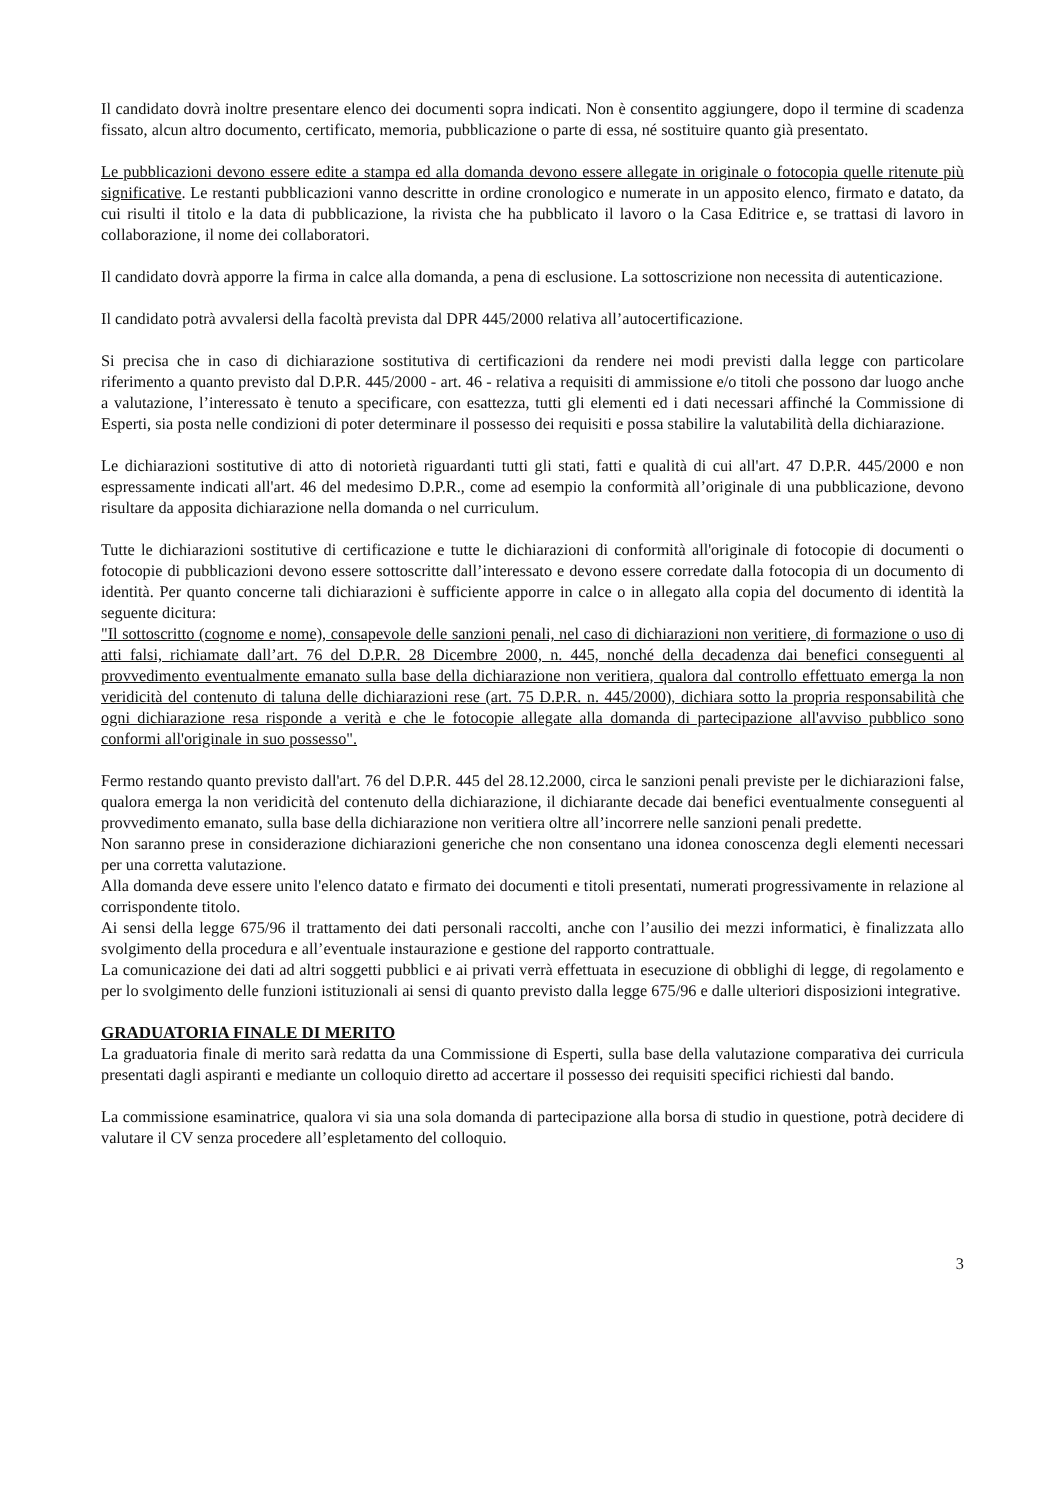Il candidato dovrà inoltre presentare elenco dei documenti sopra indicati. Non è consentito aggiungere, dopo il termine di scadenza fissato, alcun altro documento, certificato, memoria, pubblicazione o parte di essa, né sostituire quanto già presentato.
Le pubblicazioni devono essere edite a stampa ed alla domanda devono essere allegate in originale o fotocopia quelle ritenute più significative. Le restanti pubblicazioni vanno descritte in ordine cronologico e numerate in un apposito elenco, firmato e datato, da cui risulti il titolo e la data di pubblicazione, la rivista che ha pubblicato il lavoro o la Casa Editrice e, se trattasi di lavoro in collaborazione, il nome dei collaboratori.
Il candidato dovrà apporre la firma in calce alla domanda, a pena di esclusione. La sottoscrizione non necessita di autenticazione.
Il candidato potrà avvalersi della facoltà prevista dal DPR 445/2000 relativa all’autocertificazione.
Si precisa che in caso di dichiarazione sostitutiva di certificazioni da rendere nei modi previsti dalla legge con particolare riferimento a quanto previsto dal D.P.R. 445/2000 - art. 46 - relativa a requisiti di ammissione e/o titoli che possono dar luogo anche a valutazione, l’interessato è tenuto a specificare, con esattezza, tutti gli elementi ed i dati necessari affinché la Commissione di Esperti, sia posta nelle condizioni di poter determinare il possesso dei requisiti e possa stabilire la valutabilità della dichiarazione.
Le dichiarazioni sostitutive di atto di notorietà riguardanti tutti gli stati, fatti e qualità di cui all'art. 47 D.P.R. 445/2000 e non espressamente indicati all'art. 46 del medesimo D.P.R., come ad esempio la conformità all’originale di una pubblicazione, devono risultare da apposita dichiarazione nella domanda o nel curriculum.
Tutte le dichiarazioni sostitutive di certificazione e tutte le dichiarazioni di conformità all'originale di fotocopie di documenti o fotocopie di pubblicazioni devono essere sottoscritte dall’interessato e devono essere corredate dalla fotocopia di un documento di identità. Per quanto concerne tali dichiarazioni è sufficiente apporre in calce o in allegato alla copia del documento di identità la seguente dicitura:
"Il sottoscritto (cognome e nome), consapevole delle sanzioni penali, nel caso di dichiarazioni non veritiere, di formazione o uso di atti falsi, richiamate dall’art. 76 del D.P.R. 28 Dicembre 2000, n. 445, nonché della decadenza dai benefici conseguenti al provvedimento eventualmente emanato sulla base della dichiarazione non veritiera, qualora dal controllo effettuato emerga la non veridicità del contenuto di taluna delle dichiarazioni rese (art. 75 D.P.R. n. 445/2000), dichiara sotto la propria responsabilità che ogni dichiarazione resa risponde a verità e che le fotocopie allegate alla domanda di partecipazione all'avviso pubblico sono conformi all'originale in suo possesso".
Fermo restando quanto previsto dall'art. 76 del D.P.R. 445 del 28.12.2000, circa le sanzioni penali previste per le dichiarazioni false, qualora emerga la non veridicità del contenuto della dichiarazione, il dichiarante decade dai benefici eventualmente conseguenti al provvedimento emanato, sulla base della dichiarazione non veritiera oltre all’incorrere nelle sanzioni penali predette.
Non saranno prese in considerazione dichiarazioni generiche che non consentano una idonea conoscenza degli elementi necessari per una corretta valutazione.
Alla domanda deve essere unito l'elenco datato e firmato dei documenti e titoli presentati, numerati progressivamente in relazione al corrispondente titolo.
Ai sensi della legge 675/96 il trattamento dei dati personali raccolti, anche con l’ausilio dei mezzi informatici, è finalizzata allo svolgimento della procedura e all’eventuale instaurazione e gestione del rapporto contrattuale.
La comunicazione dei dati ad altri soggetti pubblici e ai privati verrà effettuata in esecuzione di obblighi di legge, di regolamento e per lo svolgimento delle funzioni istituzionali ai sensi di quanto previsto dalla legge 675/96 e dalle ulteriori disposizioni integrative.
GRADUATORIA FINALE DI MERITO
La graduatoria finale di merito sarà redatta da una Commissione di Esperti, sulla base della valutazione comparativa dei curricula presentati dagli aspiranti e mediante un colloquio diretto ad accertare il possesso dei requisiti specifici richiesti dal bando.
La commissione esaminatrice, qualora vi sia una sola domanda di partecipazione alla borsa di studio in questione, potrà decidere di valutare il CV senza procedere all’espletamento del colloquio.
3